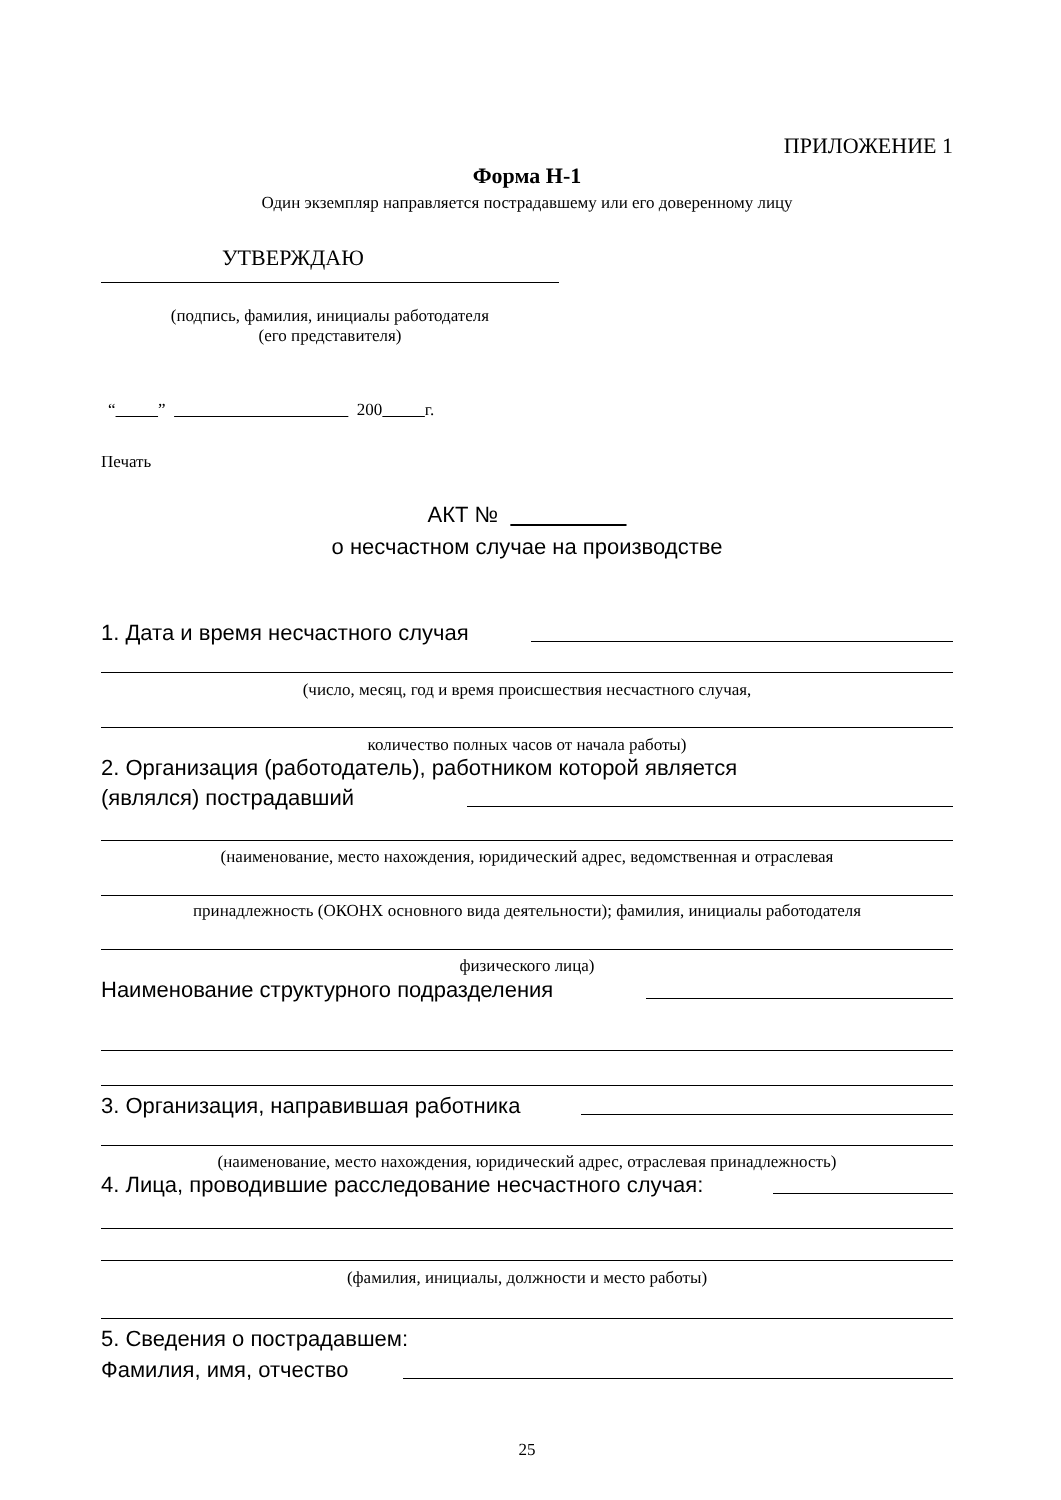ПРИЛОЖЕНИЕ 1
Форма Н-1
Один экземпляр направляется пострадавшему или его доверенному лицу
УТВЕРЖДАЮ
(подпись, фамилия, инициалы работодателя
(его представителя)
“ ” 200 г.
Печать
АКТ №
о несчастном случае на производстве
1. Дата и время несчастного случая
(число, месяц, год и время происшествия несчастного случая,
количество полных часов от начала работы)
2. Организация (работодатель), работником которой является
(являлся) пострадавший
(наименование, место нахождения, юридический адрес, ведомственная и отраслевая
принадлежность (ОКОНХ основного вида деятельности); фамилия, инициалы работодателя
физического лица)
Наименование структурного подразделения
3. Организация, направившая работника
(наименование, место нахождения, юридический адрес, отраслевая принадлежность)
4. Лица, проводившие расследование несчастного случая:
(фамилия, инициалы, должности и место работы)
5. Сведения о пострадавшем:
Фамилия, имя, отчество
25